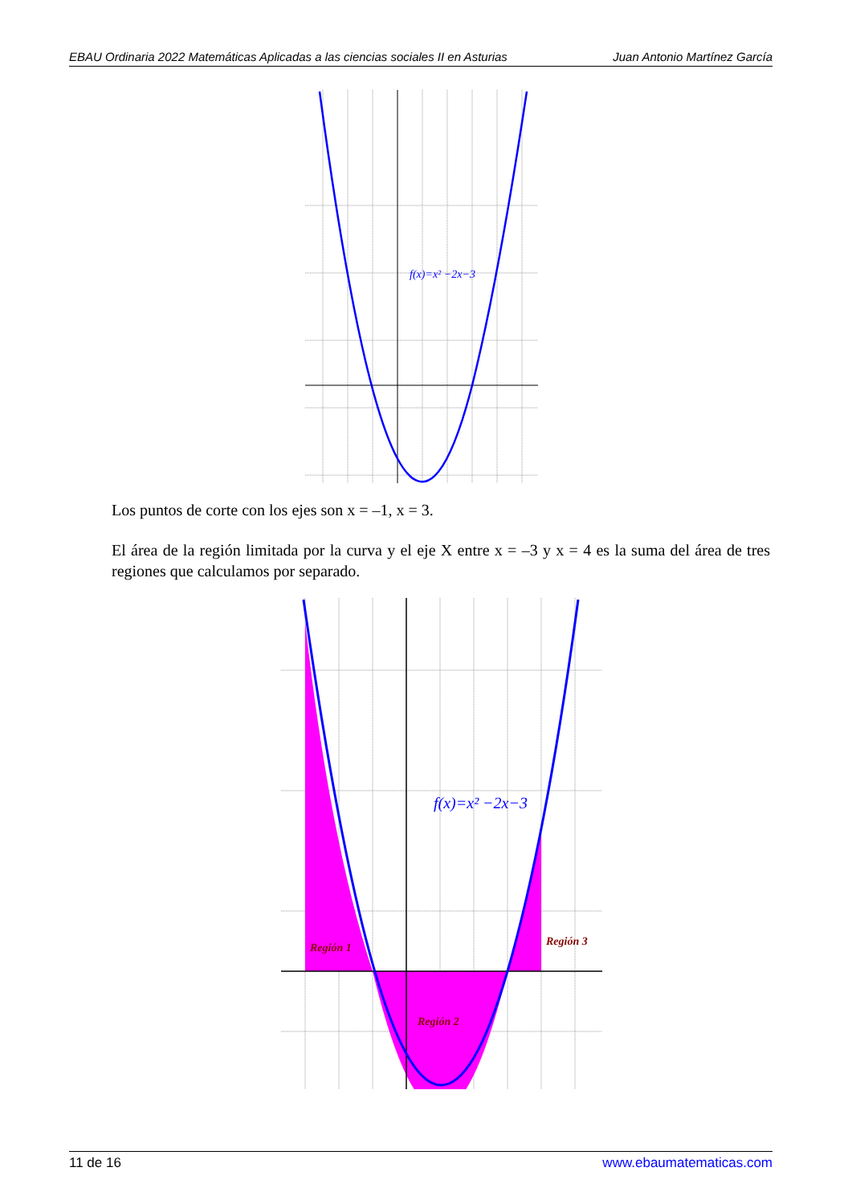EBAU Ordinaria 2022 Matemáticas Aplicadas a las ciencias sociales II en Asturias Juan Antonio Martínez García
f(x)=x² −2x−3
Los puntos de corte con los ejes son x = –1, x = 3.
El área de la región limitada por la curva y el eje X entre x = –3 y x = 4 es la suma del área de tres regiones que calculamos por separado.
f(x)=x² −2x−3
Región 1
Región 2
Región 3
11 de 16 www.ebaumatematicas.com